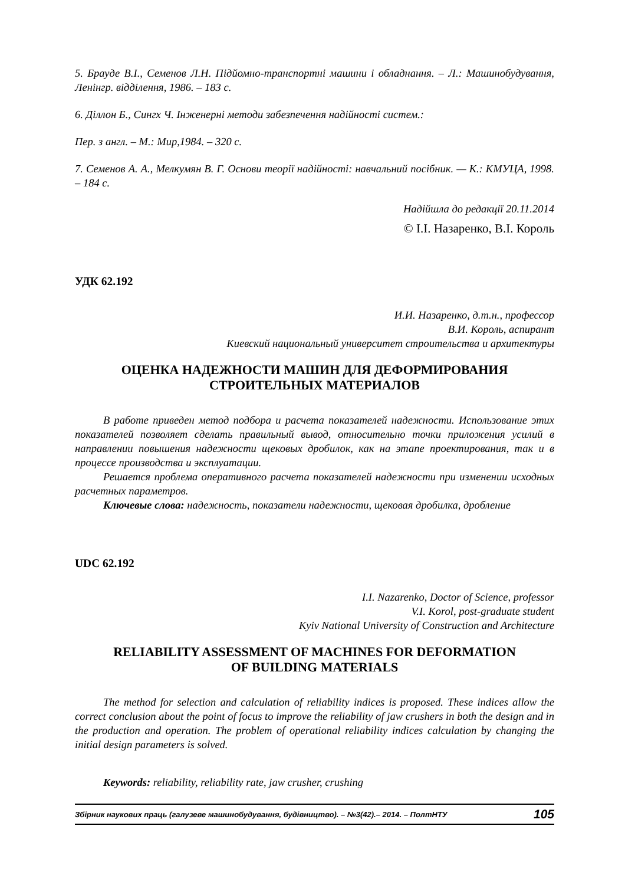5. Брауде В.І., Семенов Л.Н. Підйомно-транспортні машини і обладнання. – Л.: Машинобудування, Ленінгр. відділення, 1986. – 183 с.
6. Діллон Б., Сингх Ч. Інженерні методи забезпечення надійності систем.:
Пер. з англ. – М.: Мир,1984. – 320 с.
7. Семенов А. А., Мелкумян В. Г. Основи теорії надійності: навчальний посібник. — К.: КМУЦА, 1998. – 184 с.
Надійшла до редакції 20.11.2014
© І.І. Назаренко, В.І. Король
УДК 62.192
И.И. Назаренко, д.т.н., профессор
В.И. Король, аспирант
Киевский национальный университет строительства и архитектуры
ОЦЕНКА НАДЕЖНОСТИ МАШИН ДЛЯ ДЕФОРМИРОВАНИЯ
СТРОИТЕЛЬНЫХ МАТЕРИАЛОВ
В работе приведен метод подбора и расчета показателей надежности. Использование этих показателей позволяет сделать правильный вывод, относительно точки приложения усилий в направлении повышения надежности щековых дробилок, как на этапе проектирования, так и в процессе производства и эксплуатации.
Решается проблема оперативного расчета показателей надежности при изменении исходных расчетных параметров.
Ключевые слова: надежность, показатели надежности, щековая дробилка, дробление
UDC 62.192
I.I. Nazarenko, Doctor of Science, professor
V.I. Korol, post-graduate student
Kyiv National University of Construction and Architecture
RELIABILITY ASSESSMENT OF MACHINES FOR DEFORMATION
OF BUILDING MATERIALS
The method for selection and calculation of reliability indices is proposed. These indices allow the correct conclusion about the point of focus to improve the reliability of jaw crushers in both the design and in the production and operation. The problem of operational reliability indices calculation by changing the initial design parameters is solved.
Keywords: reliability, reliability rate, jaw crusher, crushing
Збірник наукових праць (галузеве машинобудування, будівництво). – №3(42).– 2014. – ПолтНТУ 105